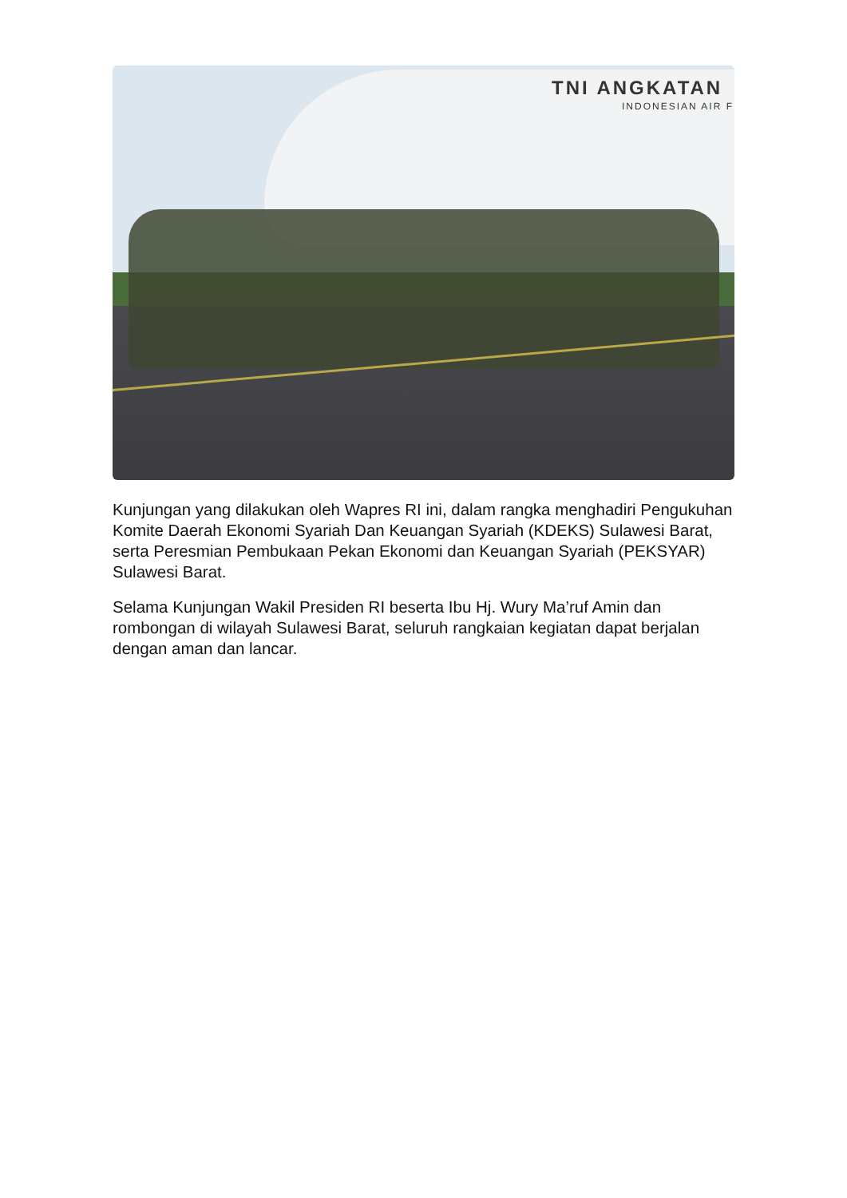TNI ANGKATAN
INDONESIAN AIR F
Kunjungan yang dilakukan oleh Wapres RI ini, dalam rangka menghadiri Pengukuhan Komite Daerah Ekonomi Syariah Dan Keuangan Syariah (KDEKS) Sulawesi Barat, serta Peresmian Pembukaan Pekan Ekonomi dan Keuangan Syariah (PEKSYAR) Sulawesi Barat.
Selama Kunjungan Wakil Presiden RI beserta Ibu Hj. Wury Ma’ruf Amin dan rombongan di wilayah Sulawesi Barat, seluruh rangkaian kegiatan dapat berjalan dengan aman dan lancar.